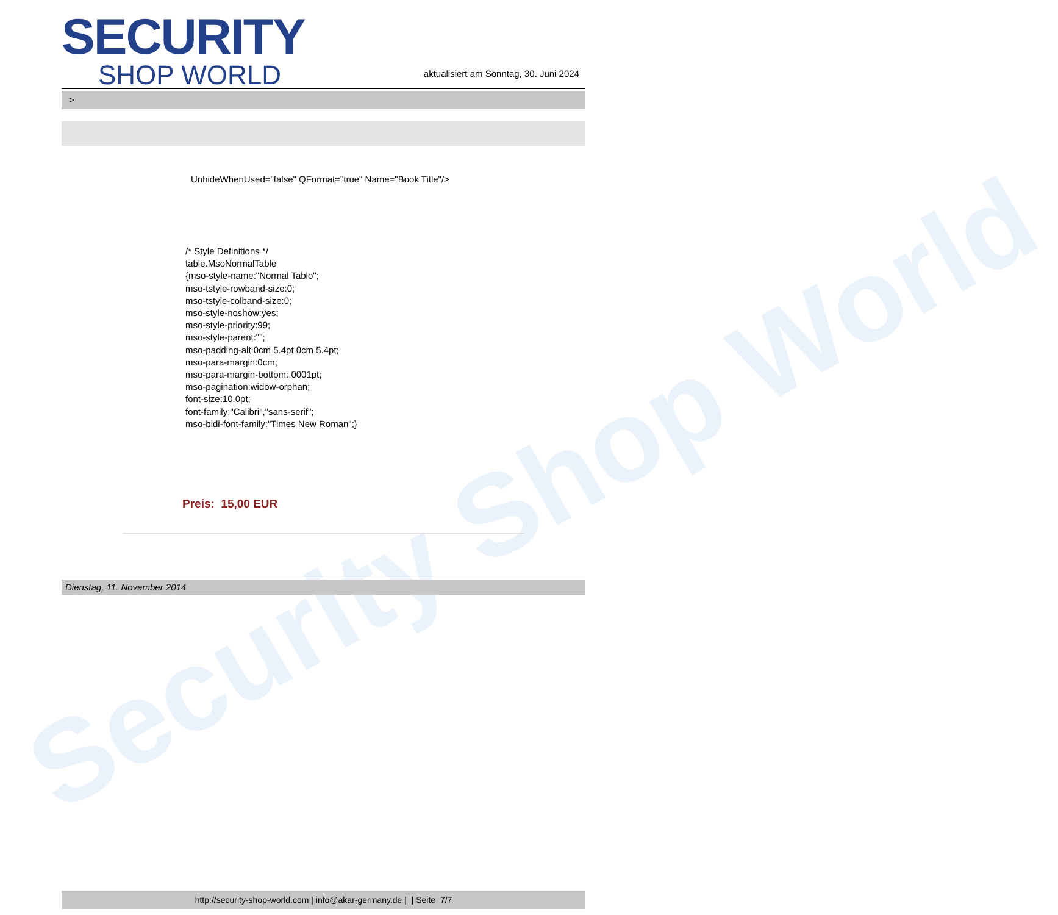Security Shop World
SECURITY
SHOP WORLD
aktualisiert am Sonntag, 30. Juni 2024
>
UnhideWhenUsed="false" QFormat="true" Name="Book Title"/>
/* Style Definitions */
table.MsoNormalTable
{mso-style-name:"Normal Tablo";
mso-tstyle-rowband-size:0;
mso-tstyle-colband-size:0;
mso-style-noshow:yes;
mso-style-priority:99;
mso-style-parent:"";
mso-padding-alt:0cm 5.4pt 0cm 5.4pt;
mso-para-margin:0cm;
mso-para-margin-bottom:.0001pt;
mso-pagination:widow-orphan;
font-size:10.0pt;
font-family:"Calibri","sans-serif";
mso-bidi-font-family:"Times New Roman";}
Preis: 15,00 EUR
Dienstag, 11. November 2014
http://security-shop-world.com | info@akar-germany.de | | Seite 7/7